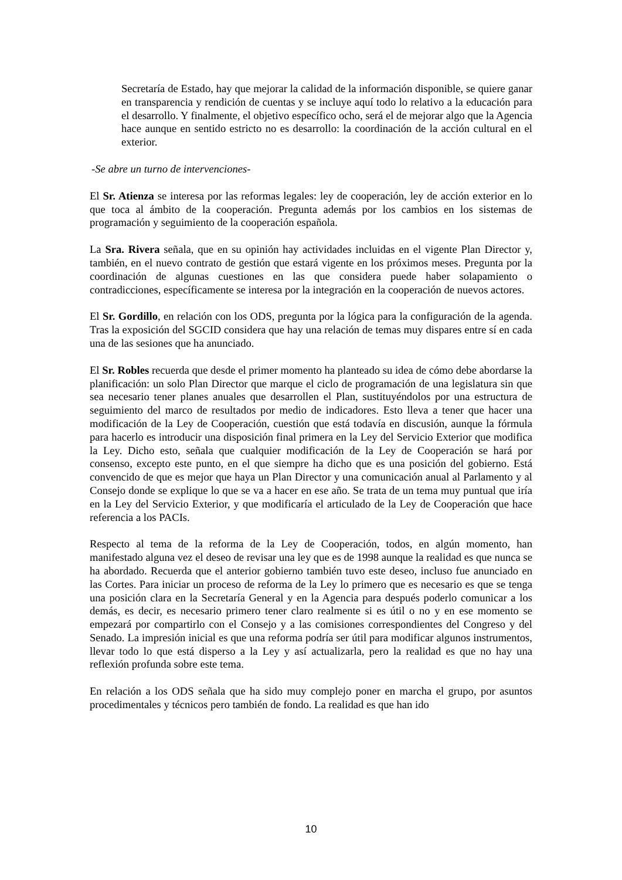Secretaría de Estado, hay que mejorar la calidad de la información disponible, se quiere ganar en transparencia y rendición de cuentas y se incluye aquí todo lo relativo a la educación para el desarrollo. Y finalmente, el objetivo específico ocho, será el de mejorar algo que la Agencia hace aunque en sentido estricto no es desarrollo: la coordinación de la acción cultural en el exterior.
-Se abre un turno de intervenciones-
El Sr. Atienza se interesa por las reformas legales: ley de cooperación, ley de acción exterior en lo que toca al ámbito de la cooperación. Pregunta además por los cambios en los sistemas de programación y seguimiento de la cooperación española.
La Sra. Rivera señala, que en su opinión hay actividades incluidas en el vigente Plan Director y, también, en el nuevo contrato de gestión que estará vigente en los próximos meses. Pregunta por la coordinación de algunas cuestiones en las que considera puede haber solapamiento o contradicciones, específicamente se interesa por la integración en la cooperación de nuevos actores.
El Sr. Gordillo, en relación con los ODS, pregunta por la lógica para la configuración de la agenda. Tras la exposición del SGCID considera que hay una relación de temas muy dispares entre sí en cada una de las sesiones que ha anunciado.
El Sr. Robles recuerda que desde el primer momento ha planteado su idea de cómo debe abordarse la planificación: un solo Plan Director que marque el ciclo de programación de una legislatura sin que sea necesario tener planes anuales que desarrollen el Plan, sustituyéndolos por una estructura de seguimiento del marco de resultados por medio de indicadores. Esto lleva a tener que hacer una modificación de la Ley de Cooperación, cuestión que está todavía en discusión, aunque la fórmula para hacerlo es introducir una disposición final primera en la Ley del Servicio Exterior que modifica la Ley. Dicho esto, señala que cualquier modificación de la Ley de Cooperación se hará por consenso, excepto este punto, en el que siempre ha dicho que es una posición del gobierno. Está convencido de que es mejor que haya un Plan Director y una comunicación anual al Parlamento y al Consejo donde se explique lo que se va a hacer en ese año. Se trata de un tema muy puntual que iría en la Ley del Servicio Exterior, y que modificaría el articulado de la Ley de Cooperación que hace referencia a los PACIs.
Respecto al tema de la reforma de la Ley de Cooperación, todos, en algún momento, han manifestado alguna vez el deseo de revisar una ley que es de 1998 aunque la realidad es que nunca se ha abordado. Recuerda que el anterior gobierno también tuvo este deseo, incluso fue anunciado en las Cortes. Para iniciar un proceso de reforma de la Ley lo primero que es necesario es que se tenga una posición clara en la Secretaría General y en la Agencia para después poderlo comunicar a los demás, es decir, es necesario primero tener claro realmente si es útil o no y en ese momento se empezará por compartirlo con el Consejo y a las comisiones correspondientes del Congreso y del Senado. La impresión inicial es que una reforma podría ser útil para modificar algunos instrumentos, llevar todo lo que está disperso a la Ley y así actualizarla, pero la realidad es que no hay una reflexión profunda sobre este tema.
En relación a los ODS señala que ha sido muy complejo poner en marcha el grupo, por asuntos procedimentales y técnicos pero también de fondo. La realidad es que han ido
10